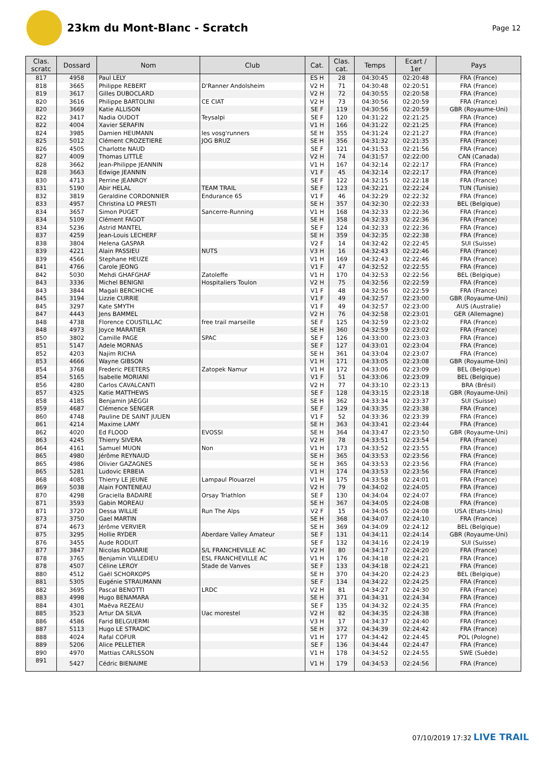23km du Mont-Blanc - Scratch
Page 12
| Clas. scratc | Dossard | Nom | Club | Cat. | Clas. cat. | Temps | Ecart / 1er | Pays |
| --- | --- | --- | --- | --- | --- | --- | --- | --- |
| 817 | 4958 | Paul LELY | | ES H | 28 | 04:30:45 | 02:20:48 | FRA (France) |
| 818 | 3665 | Philippe REBERT | D'Ranner Andolsheim | V2 H | 71 | 04:30:48 | 02:20:51 | FRA (France) |
| 819 | 3617 | Gilles DUBOCLARD | | V2 H | 72 | 04:30:55 | 02:20:58 | FRA (France) |
| 820 | 3616 | Philippe BARTOLINI | CE CIAT | V2 H | 73 | 04:30:56 | 02:20:59 | FRA (France) |
| 820 | 3669 | Katie ALLISON | | SE F | 119 | 04:30:56 | 02:20:59 | GBR (Royaume-Uni) |
| 822 | 3417 | Nadia OUDOT | Teysalpi | SE F | 120 | 04:31:22 | 02:21:25 | FRA (France) |
| 822 | 4004 | Xavier SERAFIN | | V1 H | 166 | 04:31:22 | 02:21:25 | FRA (France) |
| 824 | 3985 | Damien HEUMANN | les vosg'runners | SE H | 355 | 04:31:24 | 02:21:27 | FRA (France) |
| 825 | 5012 | Clément CROZETIERE | JOG BRUZ | SE H | 356 | 04:31:32 | 02:21:35 | FRA (France) |
| 826 | 4505 | Charlotte NAUD | | SE F | 121 | 04:31:53 | 02:21:56 | FRA (France) |
| 827 | 4009 | Thomas LITTLE | | V2 H | 74 | 04:31:57 | 02:22:00 | CAN (Canada) |
| 828 | 3662 | Jean-Philippe JEANNIN | | V1 H | 167 | 04:32:14 | 02:22:17 | FRA (France) |
| 828 | 3663 | Edwige JEANNIN | | V1 F | 45 | 04:32:14 | 02:22:17 | FRA (France) |
| 830 | 4713 | Perrine JEANROY | | SE F | 122 | 04:32:15 | 02:22:18 | FRA (France) |
| 831 | 5190 | Abir HELAL | TEAM TRAIL | SE F | 123 | 04:32:21 | 02:22:24 | TUN (Tunisie) |
| 832 | 3819 | Geraldine CORDONNIER | Endurance 65 | V1 F | 46 | 04:32:29 | 02:22:32 | FRA (France) |
| 833 | 4957 | Christina LO PRESTI | | SE H | 357 | 04:32:30 | 02:22:33 | BEL (Belgique) |
| 834 | 3657 | Simon PUGET | Sancerre-Running | V1 H | 168 | 04:32:33 | 02:22:36 | FRA (France) |
| 834 | 5109 | Clément FAGOT | | SE H | 358 | 04:32:33 | 02:22:36 | FRA (France) |
| 834 | 5236 | Astrid MANTEL | | SE F | 124 | 04:32:33 | 02:22:36 | FRA (France) |
| 837 | 4259 | Jean-Louis LECHERF | | SE H | 359 | 04:32:35 | 02:22:38 | FRA (France) |
| 838 | 3804 | Helena GASPAR | | V2 F | 14 | 04:32:42 | 02:22:45 | SUI (Suisse) |
| 839 | 4221 | Alain PASSIEU | NUTS | V3 H | 16 | 04:32:43 | 02:22:46 | FRA (France) |
| 839 | 4566 | Stephane HEUZE | | V1 H | 169 | 04:32:43 | 02:22:46 | FRA (France) |
| 841 | 4766 | Carole JEONG | | V1 F | 47 | 04:32:52 | 02:22:55 | FRA (France) |
| 842 | 5030 | Mehdi GHAFGHAF | Zatoleffe | V1 H | 170 | 04:32:53 | 02:22:56 | BEL (Belgique) |
| 843 | 3336 | Michel BENIGNI | Hospitaliers Toulon | V2 H | 75 | 04:32:56 | 02:22:59 | FRA (France) |
| 843 | 3844 | Magali BERCHICHE | | V1 F | 48 | 04:32:56 | 02:22:59 | FRA (France) |
| 845 | 3194 | Lizzie CURRIE | | V1 F | 49 | 04:32:57 | 02:23:00 | GBR (Royaume-Uni) |
| 845 | 3297 | Kate SMYTH | | V1 F | 49 | 04:32:57 | 02:23:00 | AUS (Australie) |
| 847 | 4443 | Jens BAMMEL | | V2 H | 76 | 04:32:58 | 02:23:01 | GER (Allemagne) |
| 848 | 4738 | Florence COUSTILLAC | free trail marseille | SE F | 125 | 04:32:59 | 02:23:02 | FRA (France) |
| 848 | 4973 | Joyce MARATIER | | SE H | 360 | 04:32:59 | 02:23:02 | FRA (France) |
| 850 | 3802 | Camille PAGE | SPAC | SE F | 126 | 04:33:00 | 02:23:03 | FRA (France) |
| 851 | 5147 | Adele MORNAS | | SE F | 127 | 04:33:01 | 02:23:04 | FRA (France) |
| 852 | 4203 | Najim RICHA | | SE H | 361 | 04:33:04 | 02:23:07 | FRA (France) |
| 853 | 4666 | Wayne GIBSON | | V1 H | 171 | 04:33:05 | 02:23:08 | GBR (Royaume-Uni) |
| 854 | 3768 | Frederic PEETERS | Zatopek Namur | V1 H | 172 | 04:33:06 | 02:23:09 | BEL (Belgique) |
| 854 | 5165 | Isabelle MORIANI | | V1 F | 51 | 04:33:06 | 02:23:09 | BEL (Belgique) |
| 856 | 4280 | Carlos CAVALCANTI | | V2 H | 77 | 04:33:10 | 02:23:13 | BRA (Brésil) |
| 857 | 4325 | Katie MATTHEWS | | SE F | 128 | 04:33:15 | 02:23:18 | GBR (Royaume-Uni) |
| 858 | 4185 | Benjamin JAEGGI | | SE H | 362 | 04:33:34 | 02:23:37 | SUI (Suisse) |
| 859 | 4687 | Clémence SENGER | | SE F | 129 | 04:33:35 | 02:23:38 | FRA (France) |
| 860 | 4748 | Pauline DE SAINT JULIEN | | V1 F | 52 | 04:33:36 | 02:23:39 | FRA (France) |
| 861 | 4214 | Maxime LAMY | | SE H | 363 | 04:33:41 | 02:23:44 | FRA (France) |
| 862 | 4020 | Ed FLOOD | EVOSSI | SE H | 364 | 04:33:47 | 02:23:50 | GBR (Royaume-Uni) |
| 863 | 4245 | Thierry SIVERA | | V2 H | 78 | 04:33:51 | 02:23:54 | FRA (France) |
| 864 | 4161 | Samuel MUON | Non | V1 H | 173 | 04:33:52 | 02:23:55 | FRA (France) |
| 865 | 4980 | Jérôme REYNAUD | | SE H | 365 | 04:33:53 | 02:23:56 | FRA (France) |
| 865 | 4986 | Olivier GAZAGNES | | SE H | 365 | 04:33:53 | 02:23:56 | FRA (France) |
| 865 | 5281 | Ludovic ERBEIA | | V1 H | 174 | 04:33:53 | 02:23:56 | FRA (France) |
| 868 | 4085 | Thierry LE JEUNE | Lampaul Plouarzel | V1 H | 175 | 04:33:58 | 02:24:01 | FRA (France) |
| 869 | 5038 | Alain FONTENEAU | | V2 H | 79 | 04:34:02 | 02:24:05 | FRA (France) |
| 870 | 4298 | Graciella BADAIRE | Orsay Triathlon | SE F | 130 | 04:34:04 | 02:24:07 | FRA (France) |
| 871 | 3593 | Gabin MOREAU | | SE H | 367 | 04:34:05 | 02:24:08 | FRA (France) |
| 871 | 3720 | Dessa WILLIE | Run The Alps | V2 F | 15 | 04:34:05 | 02:24:08 | USA (Etats-Unis) |
| 873 | 3750 | Gael MARTIN | | SE H | 368 | 04:34:07 | 02:24:10 | FRA (France) |
| 874 | 4673 | Jérôme VERVIER | | SE H | 369 | 04:34:09 | 02:24:12 | BEL (Belgique) |
| 875 | 3295 | Hollie RYDER | Aberdare Valley Amateur | SE F | 131 | 04:34:11 | 02:24:14 | GBR (Royaume-Uni) |
| 876 | 3455 | Aude RODUIT | | SE F | 132 | 04:34:16 | 02:24:19 | SUI (Suisse) |
| 877 | 3847 | Nicolas RODARIE | S/L FRANCHEVILLE AC | V2 H | 80 | 04:34:17 | 02:24:20 | FRA (France) |
| 878 | 3765 | Benjamin VILLEDIEU | ESL FRANCHEVILLE AC | V1 H | 176 | 04:34:18 | 02:24:21 | FRA (France) |
| 878 | 4507 | Céline LEROY | Stade de Vanves | SE F | 133 | 04:34:18 | 02:24:21 | FRA (France) |
| 880 | 4512 | Gaël SCHORKOPS | | SE H | 370 | 04:34:20 | 02:24:23 | BEL (Belgique) |
| 881 | 5305 | Eugénie STRAUMANN | | SE F | 134 | 04:34:22 | 02:24:25 | FRA (France) |
| 882 | 3695 | Pascal BENOTTI | LRDC | V2 H | 81 | 04:34:27 | 02:24:30 | FRA (France) |
| 883 | 4998 | Hugo BENAMARA | | SE H | 371 | 04:34:31 | 02:24:34 | FRA (France) |
| 884 | 4301 | Maëva REZEAU | | SE F | 135 | 04:34:32 | 02:24:35 | FRA (France) |
| 885 | 3523 | Artur DA SILVA | Uac morestel | V2 H | 82 | 04:34:35 | 02:24:38 | FRA (France) |
| 886 | 4586 | Farid BELGUERMI | | V3 H | 17 | 04:34:37 | 02:24:40 | FRA (France) |
| 887 | 5113 | Hugo LE STRADIC | | SE H | 372 | 04:34:39 | 02:24:42 | FRA (France) |
| 888 | 4024 | Rafal COFUR | | V1 H | 177 | 04:34:42 | 02:24:45 | POL (Pologne) |
| 889 | 5206 | Alice PELLETIER | | SE F | 136 | 04:34:44 | 02:24:47 | FRA (France) |
| 890 | 4970 | Mattias CARLSSON | | V1 H | 178 | 04:34:52 | 02:24:55 | SWE (Suède) |
| 891 | 5427 | Cédric BIENAIME | | V1 H | 179 | 04:34:53 | 02:24:56 | FRA (France) |
07/10/2019 17:32 LIVE TRAIL